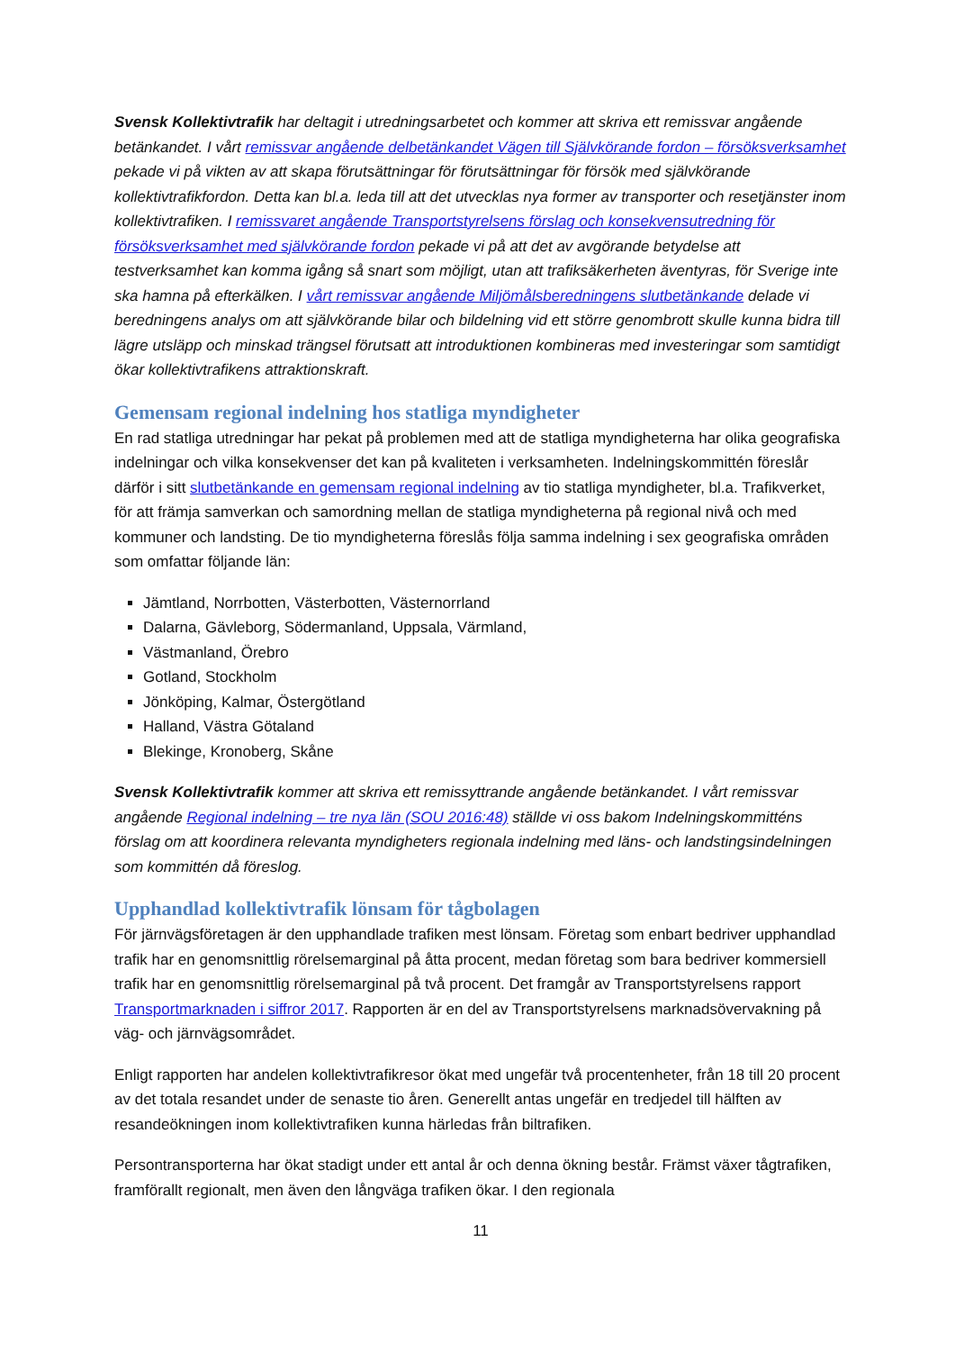Svensk Kollektivtrafik har deltagit i utredningsarbetet och kommer att skriva ett remissvar angående betänkandet. I vårt remissvar angående delbetänkandet Vägen till Självkörande fordon – försöksverksamhet pekade vi på vikten av att skapa förutsättningar för förutsättningar för försök med självkörande kollektivtrafikfordon. Detta kan bl.a. leda till att det utvecklas nya former av transporter och resetjänster inom kollektivtrafiken. I remissvaret angående Transportstyrelsens förslag och konsekvensutredning för försöksverksamhet med självkörande fordon pekade vi på att det av avgörande betydelse att testverksamhet kan komma igång så snart som möjligt, utan att trafiksäkerheten äventyras, för Sverige inte ska hamna på efterkälken. I vårt remissvar angående Miljömålsberedningens slutbetänkande delade vi beredningens analys om att självkörande bilar och bildelning vid ett större genombrott skulle kunna bidra till lägre utsläpp och minskad trängsel förutsatt att introduktionen kombineras med investeringar som samtidigt ökar kollektivtrafikens attraktionskraft.
Gemensam regional indelning hos statliga myndigheter
En rad statliga utredningar har pekat på problemen med att de statliga myndigheterna har olika geografiska indelningar och vilka konsekvenser det kan på kvaliteten i verksamheten. Indelningskommittén föreslår därför i sitt slutbetänkande en gemensam regional indelning av tio statliga myndigheter, bl.a. Trafikverket, för att främja samverkan och samordning mellan de statliga myndigheterna på regional nivå och med kommuner och landsting. De tio myndigheterna föreslås följa samma indelning i sex geografiska områden som omfattar följande län:
Jämtland, Norrbotten, Västerbotten, Västernorrland
Dalarna, Gävleborg, Södermanland, Uppsala, Värmland,
Västmanland, Örebro
Gotland, Stockholm
Jönköping, Kalmar, Östergötland
Halland, Västra Götaland
Blekinge, Kronoberg, Skåne
Svensk Kollektivtrafik kommer att skriva ett remissyttrande angående betänkandet. I vårt remissvar angående Regional indelning – tre nya län (SOU 2016:48) ställde vi oss bakom Indelningskommitténs förslag om att koordinera relevanta myndigheters regionala indelning med läns- och landstingsindelningen som kommittén då föreslog.
Upphandlad kollektivtrafik lönsam för tågbolagen
För järnvägsföretagen är den upphandlade trafiken mest lönsam. Företag som enbart bedriver upphandlad trafik har en genomsnittlig rörelsemarginal på åtta procent, medan företag som bara bedriver kommersiell trafik har en genomsnittlig rörelsemarginal på två procent. Det framgår av Transportstyrelsens rapport Transportmarknaden i siffror 2017. Rapporten är en del av Transportstyrelsens marknadsövervakning på väg- och järnvägsområdet.
Enligt rapporten har andelen kollektivtrafikresor ökat med ungefär två procentenheter, från 18 till 20 procent av det totala resandet under de senaste tio åren. Generellt antas ungefär en tredjedel till hälften av resandeökningen inom kollektivtrafiken kunna härledas från biltrafiken.
Persontransporterna har ökat stadigt under ett antal år och denna ökning består. Främst växer tågtrafiken, framförallt regionalt, men även den långväga trafiken ökar. I den regionala
11